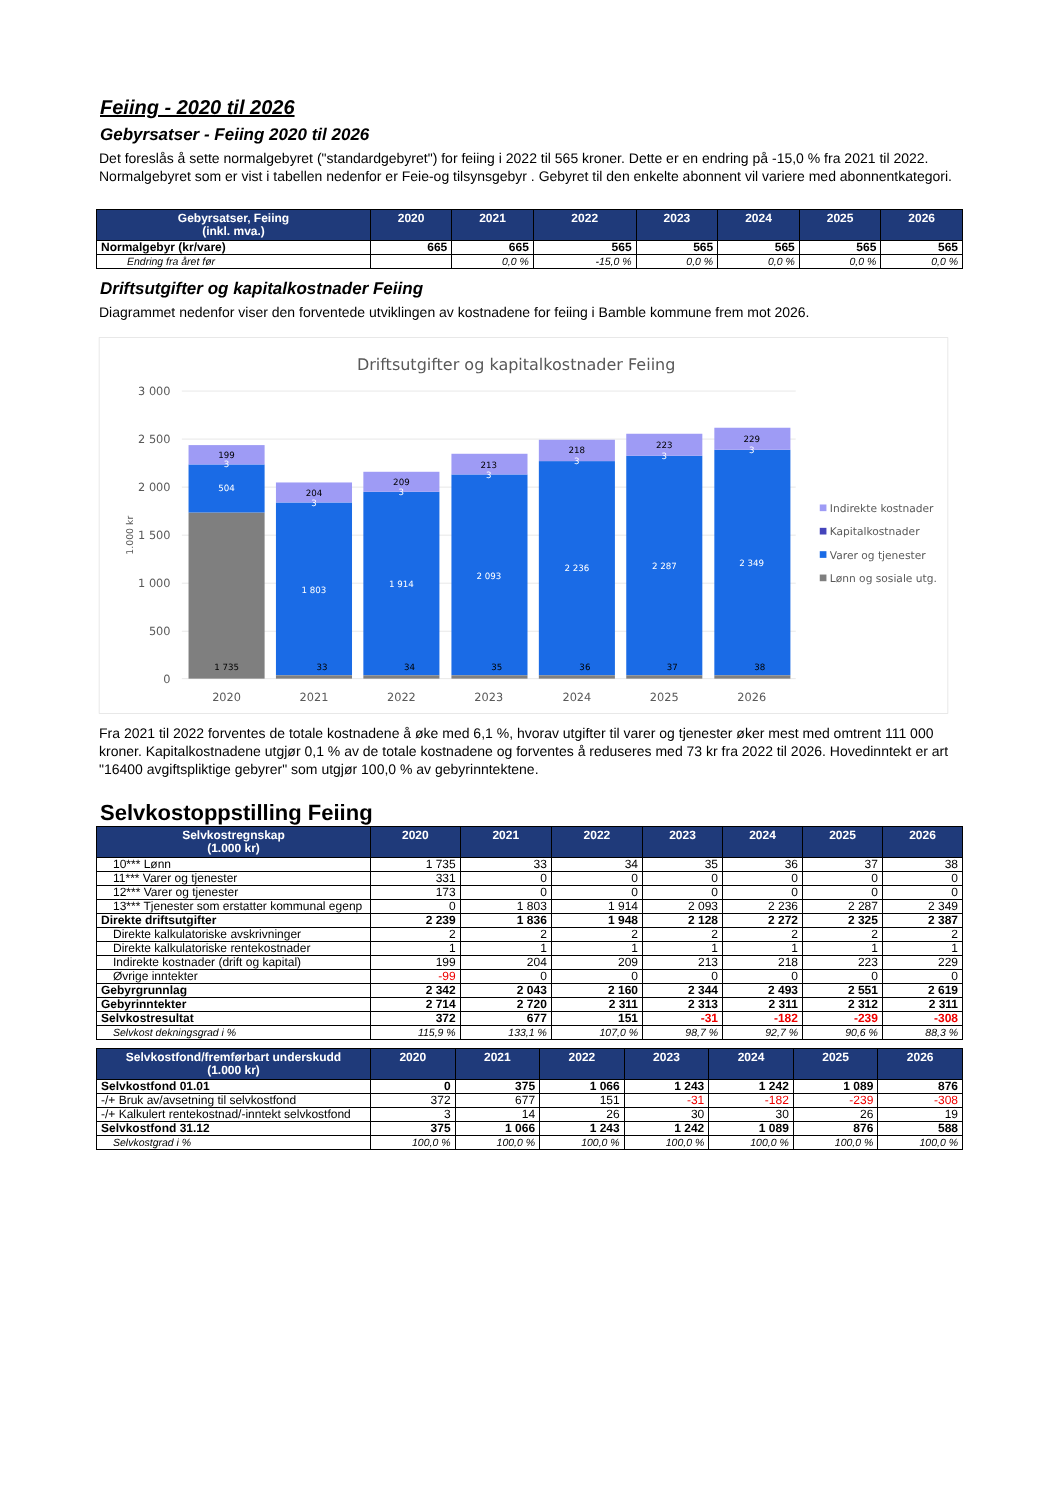Feiing - 2020 til 2026
Gebyrsatser - Feiing 2020 til 2026
Det foreslås å sette normalgebyret ("standardgebyret") for feiing i 2022 til 565 kroner. Dette er en endring på -15,0 % fra 2021 til 2022. Normalgebyret som er vist i tabellen nedenfor er Feie-og tilsynsgebyr . Gebyret til den enkelte abonnent vil variere med abonnentkategori.
| Gebyrsatser, Feiing (inkl. mva.) | 2020 | 2021 | 2022 | 2023 | 2024 | 2025 | 2026 |
| --- | --- | --- | --- | --- | --- | --- | --- |
| Normalgebyr (kr/vare) | 665 | 665 | 565 | 565 | 565 | 565 | 565 |
| Endring fra året før | | 0,0 % | -15,0 % | 0,0 % | 0,0 % | 0,0 % | 0,0 % |
Driftsutgifter og kapitalkostnader Feiing
Diagrammet nedenfor viser den forventede utviklingen av kostnadene for feiing i Bamble kommune frem mot 2026.
Driftsutgifter og kapitalkostnader Feiing
3 000
2 500
2 000
1 500
1 000
500
0
1.000 kr
199
204
209
213
218
223
229
1 735
33
34
35
36
37
38
3
3
3
3
3
3
3
504
1 803
1 914
2 093
2 236
2 287
2 349
2020
2021
2022
2023
2024
2025
2026
Indirekte kostnader
Kapitalkostnader
Varer og tjenester
Lønn og sosiale utg.
Fra 2021 til 2022 forventes de totale kostnadene å øke med 6,1 %, hvorav utgifter til varer og tjenester øker mest med omtrent 111 000 kroner. Kapitalkostnadene utgjør 0,1 % av de totale kostnadene og forventes å reduseres med 73 kr fra 2022 til 2026. Hovedinntekt er art "16400 avgiftspliktige gebyrer" som utgjør 100,0 % av gebyrinntektene.
Selvkostoppstilling Feiing
| Selvkostregnskap (1.000 kr) | 2020 | 2021 | 2022 | 2023 | 2024 | 2025 | 2026 |
| --- | --- | --- | --- | --- | --- | --- | --- |
| 10*** Lønn | 1 735 | 33 | 34 | 35 | 36 | 37 | 38 |
| 11*** Varer og tjenester | 331 | 0 | 0 | 0 | 0 | 0 | 0 |
| 12*** Varer og tjenester | 173 | 0 | 0 | 0 | 0 | 0 | 0 |
| 13*** Tjenester som erstatter kommunal egenp | 0 | 1 803 | 1 914 | 2 093 | 2 236 | 2 287 | 2 349 |
| Direkte driftsutgifter | 2 239 | 1 836 | 1 948 | 2 128 | 2 272 | 2 325 | 2 387 |
| Direkte kalkulatoriske avskrivninger | 2 | 2 | 2 | 2 | 2 | 2 | 2 |
| Direkte kalkulatoriske rentekostnader | 1 | 1 | 1 | 1 | 1 | 1 | 1 |
| Indirekte kostnader (drift og kapital) | 199 | 204 | 209 | 213 | 218 | 223 | 229 |
| Øvrige inntekter | -99 | 0 | 0 | 0 | 0 | 0 | 0 |
| Gebyrgrunnlag | 2 342 | 2 043 | 2 160 | 2 344 | 2 493 | 2 551 | 2 619 |
| Gebyrinntekter | 2 714 | 2 720 | 2 311 | 2 313 | 2 311 | 2 312 | 2 311 |
| Selvkostresultat | 372 | 677 | 151 | -31 | -182 | -239 | -308 |
| Selvkost dekningsgrad i % | 115,9 % | 133,1 % | 107,0 % | 98,7 % | 92,7 % | 90,6 % | 88,3 % |
| Selvkostfond/fremførbart underskudd (1.000 kr) | 2020 | 2021 | 2022 | 2023 | 2024 | 2025 | 2026 |
| --- | --- | --- | --- | --- | --- | --- | --- |
| Selvkostfond 01.01 | 0 | 375 | 1 066 | 1 243 | 1 242 | 1 089 | 876 |
| -/+ Bruk av/avsetning til selvkostfond | 372 | 677 | 151 | -31 | -182 | -239 | -308 |
| -/+ Kalkulert rentekostnad/-inntekt selvkostfond | 3 | 14 | 26 | 30 | 30 | 26 | 19 |
| Selvkostfond 31.12 | 375 | 1 066 | 1 243 | 1 242 | 1 089 | 876 | 588 |
| Selvkostgrad i % | 100,0 % | 100,0 % | 100,0 % | 100,0 % | 100,0 % | 100,0 % | 100,0 % |